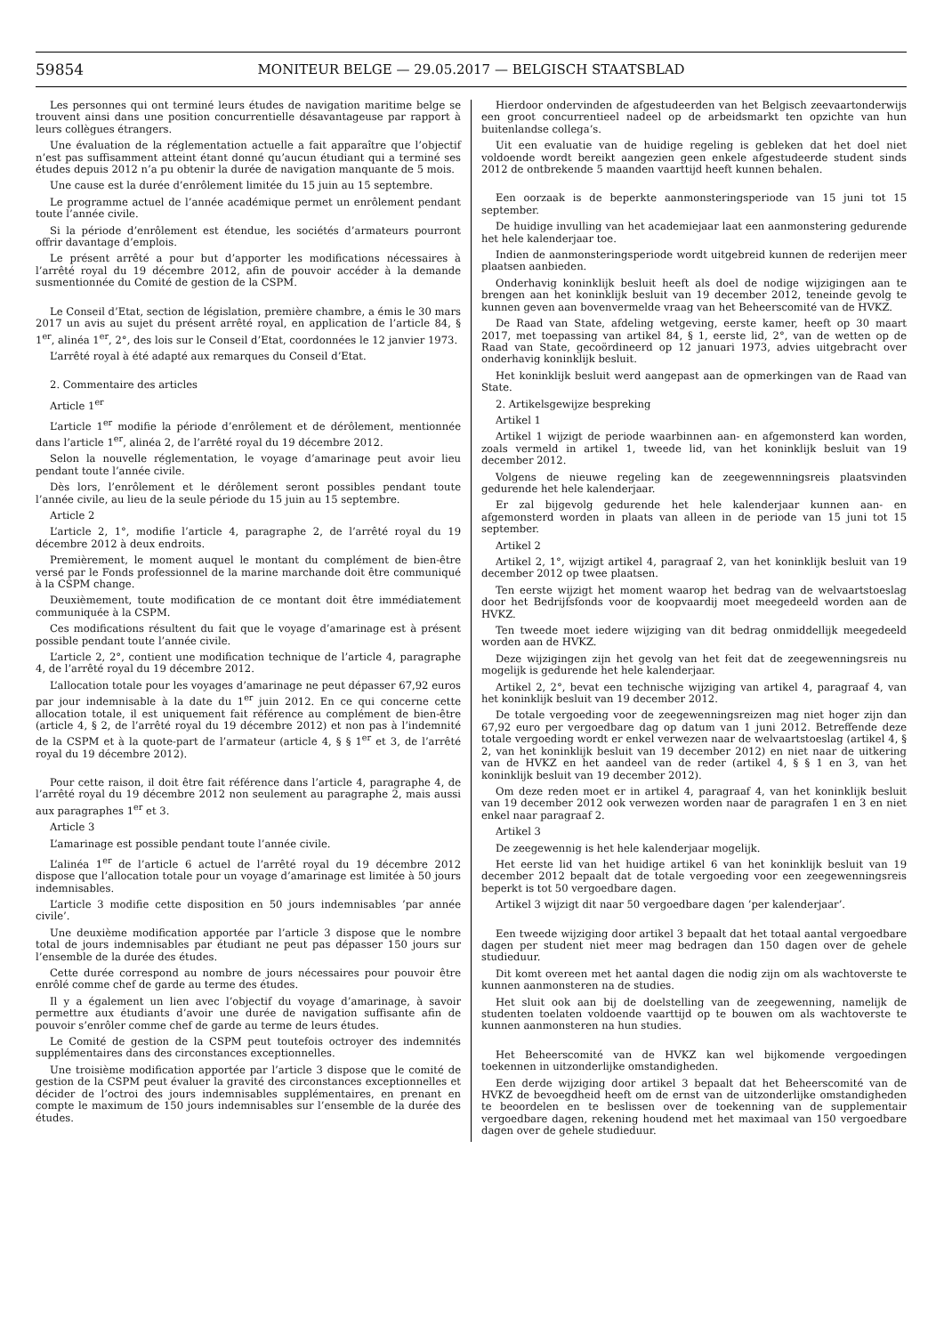59854 MONITEUR BELGE — 29.05.2017 — BELGISCH STAATSBLAD
Les personnes qui ont terminé leurs études de navigation maritime belge se trouvent ainsi dans une position concurrentielle désavantageuse par rapport à leurs collègues étrangers.
Une évaluation de la réglementation actuelle a fait apparaître que l’objectif n’est pas suffisamment atteint étant donné qu’aucun étudiant qui a terminé ses études depuis 2012 n’a pu obtenir la durée de navigation manquante de 5 mois.
Une cause est la durée d’enrôlement limitée du 15 juin au 15 septembre.
Le programme actuel de l’année académique permet un enrôlement pendant toute l’année civile.
Si la période d’enrôlement est étendue, les sociétés d’armateurs pourront offrir davantage d’emplois.
Le présent arrêté a pour but d’apporter les modifications nécessaires à l’arrêté royal du 19 décembre 2012, afin de pouvoir accéder à la demande susmentionnée du Comité de gestion de la CSPM.
Le Conseil d’Etat, section de législation, première chambre, a émis le 30 mars 2017 un avis au sujet du présent arrêté royal, en application de l’article 84, § 1<sup>er</sup>, alinéa 1<sup>er</sup>, 2°, des lois sur le Conseil d’Etat, coordonnées le 12 janvier 1973.
L’arrêté royal à été adapté aux remarques du Conseil d’Etat.
2. Commentaire des articles
Article 1<sup>er</sup>
L’article 1<sup>er</sup> modifie la période d’enrôlement et de dérôlement, mentionnée dans l’article 1<sup>er</sup>, alinéa 2, de l’arrêté royal du 19 décembre 2012.
Selon la nouvelle réglementation, le voyage d’amarinage peut avoir lieu pendant toute l’année civile.
Dès lors, l’enrôlement et le dérôlement seront possibles pendant toute l’année civile, au lieu de la seule période du 15 juin au 15 septembre.
Article 2
L’article 2, 1°, modifie l’article 4, paragraphe 2, de l’arrêté royal du 19 décembre 2012 à deux endroits.
Premièrement, le moment auquel le montant du complément de bien-être versé par le Fonds professionnel de la marine marchande doit être communiqué à la CSPM change.
Deuxièmement, toute modification de ce montant doit être immédiatement communiquée à la CSPM.
Ces modifications résultent du fait que le voyage d’amarinage est à présent possible pendant toute l’année civile.
L’article 2, 2°, contient une modification technique de l’article 4, paragraphe 4, de l’arrêté royal du 19 décembre 2012.
L’allocation totale pour les voyages d’amarinage ne peut dépasser 67,92 euros par jour indemnisable à la date du 1<sup>er</sup> juin 2012. En ce qui concerne cette allocation totale, il est uniquement fait référence au complément de bien-être (article 4, § 2, de l’arrêté royal du 19 décembre 2012) et non pas à l’indemnité de la CSPM et à la quote-part de l’armateur (article 4, § § 1<sup>er</sup> et 3, de l’arrêté royal du 19 décembre 2012).
Pour cette raison, il doit être fait référence dans l’article 4, paragraphe 4, de l’arrêté royal du 19 décembre 2012 non seulement au paragraphe 2, mais aussi aux paragraphes 1<sup>er</sup> et 3.
Article 3
L’amarinage est possible pendant toute l’année civile.
L’alinéa 1<sup>er</sup> de l’article 6 actuel de l’arrêté royal du 19 décembre 2012 dispose que l’allocation totale pour un voyage d’amarinage est limitée à 50 jours indemnisables.
L’article 3 modifie cette disposition en 50 jours indemnisables ’par année civile’.
Une deuxième modification apportée par l’article 3 dispose que le nombre total de jours indemnisables par étudiant ne peut pas dépasser 150 jours sur l’ensemble de la durée des études.
Cette durée correspond au nombre de jours nécessaires pour pouvoir être enrôlé comme chef de garde au terme des études.
Il y a également un lien avec l’objectif du voyage d’amarinage, à savoir permettre aux étudiants d’avoir une durée de navigation suffisante afin de pouvoir s’enrôler comme chef de garde au terme de leurs études.
Le Comité de gestion de la CSPM peut toutefois octroyer des indemnités supplémentaires dans des circonstances exceptionnelles.
Une troisième modification apportée par l’article 3 dispose que le comité de gestion de la CSPM peut évaluer la gravité des circonstances exceptionnelles et décider de l’octroi des jours indemnisables supplémentaires, en prenant en compte le maximum de 150 jours indemnisables sur l’ensemble de la durée des études.
Hierdoor ondervinden de afgestudeerden van het Belgisch zeevaartonderwijs een groot concurrentieel nadeel op de arbeidsmarkt ten opzichte van hun buitenlandse collega’s.
Uit een evaluatie van de huidige regeling is gebleken dat het doel niet voldoende wordt bereikt aangezien geen enkele afgestudeerde student sinds 2012 de ontbrekende 5 maanden vaarttijd heeft kunnen behalen.
Een oorzaak is de beperkte aanmonsteringsperiode van 15 juni tot 15 september.
De huidige invulling van het academiejaar laat een aanmonstering gedurende het hele kalenderjaar toe.
Indien de aanmonsteringsperiode wordt uitgebreid kunnen de rederijen meer plaatsen aanbieden.
Onderhavig koninklijk besluit heeft als doel de nodige wijzigingen aan te brengen aan het koninklijk besluit van 19 december 2012, teneinde gevolg te kunnen geven aan bovenvermelde vraag van het Beheerscomité van de HVKZ.
De Raad van State, afdeling wetgeving, eerste kamer, heeft op 30 maart 2017, met toepassing van artikel 84, § 1, eerste lid, 2°, van de wetten op de Raad van State, gecoördineerd op 12 januari 1973, advies uitgebracht over onderhavig koninklijk besluit.
Het koninklijk besluit werd aangepast aan de opmerkingen van de Raad van State.
2. Artikelsgewijze bespreking
Artikel 1
Artikel 1 wijzigt de periode waarbinnen aan- en afgemonsterd kan worden, zoals vermeld in artikel 1, tweede lid, van het koninklijk besluit van 19 december 2012.
Volgens de nieuwe regeling kan de zeegewennningsreis plaatsvinden gedurende het hele kalenderjaar.
Er zal bijgevolg gedurende het hele kalenderjaar kunnen aan- en afgemonsterd worden in plaats van alleen in de periode van 15 juni tot 15 september.
Artikel 2
Artikel 2, 1°, wijzigt artikel 4, paragraaf 2, van het koninklijk besluit van 19 december 2012 op twee plaatsen.
Ten eerste wijzigt het moment waarop het bedrag van de welvaartstoeslag door het Bedrijfsfonds voor de koopvaardij moet meegedeeld worden aan de HVKZ.
Ten tweede moet iedere wijziging van dit bedrag onmiddellijk meegedeeld worden aan de HVKZ.
Deze wijzigingen zijn het gevolg van het feit dat de zeegewenningsreis nu mogelijk is gedurende het hele kalenderjaar.
Artikel 2, 2°, bevat een technische wijziging van artikel 4, paragraaf 4, van het koninklijk besluit van 19 december 2012.
De totale vergoeding voor de zeegewenningsreizen mag niet hoger zijn dan 67,92 euro per vergoedbare dag op datum van 1 juni 2012. Betreffende deze totale vergoeding wordt er enkel verwezen naar de welvaartstoeslag (artikel 4, § 2, van het koninklijk besluit van 19 december 2012) en niet naar de uitkering van de HVKZ en het aandeel van de reder (artikel 4, § § 1 en 3, van het koninklijk besluit van 19 december 2012).
Om deze reden moet er in artikel 4, paragraaf 4, van het koninklijk besluit van 19 december 2012 ook verwezen worden naar de paragrafen 1 en 3 en niet enkel naar paragraaf 2.
Artikel 3
De zeegewennig is het hele kalenderjaar mogelijk.
Het eerste lid van het huidige artikel 6 van het koninklijk besluit van 19 december 2012 bepaalt dat de totale vergoeding voor een zeegewenningsreis beperkt is tot 50 vergoedbare dagen.
Artikel 3 wijzigt dit naar 50 vergoedbare dagen ’per kalenderjaar’.
Een tweede wijziging door artikel 3 bepaalt dat het totaal aantal vergoedbare dagen per student niet meer mag bedragen dan 150 dagen over de gehele studieduur.
Dit komt overeen met het aantal dagen die nodig zijn om als wachtoverste te kunnen aanmonsteren na de studies.
Het sluit ook aan bij de doelstelling van de zeegewenning, namelijk de studenten toelaten voldoende vaarttijd op te bouwen om als wachtoverste te kunnen aanmonsteren na hun studies.
Het Beheerscomité van de HVKZ kan wel bijkomende vergoedingen toekennen in uitzonderlijke omstandigheden.
Een derde wijziging door artikel 3 bepaalt dat het Beheerscomité van de HVKZ de bevoegdheid heeft om de ernst van de uitzonderlijke omstandigheden te beoordelen en te beslissen over de toekenning van de supplementair vergoedbare dagen, rekening houdend met het maximaal van 150 vergoedbare dagen over de gehele studieduur.